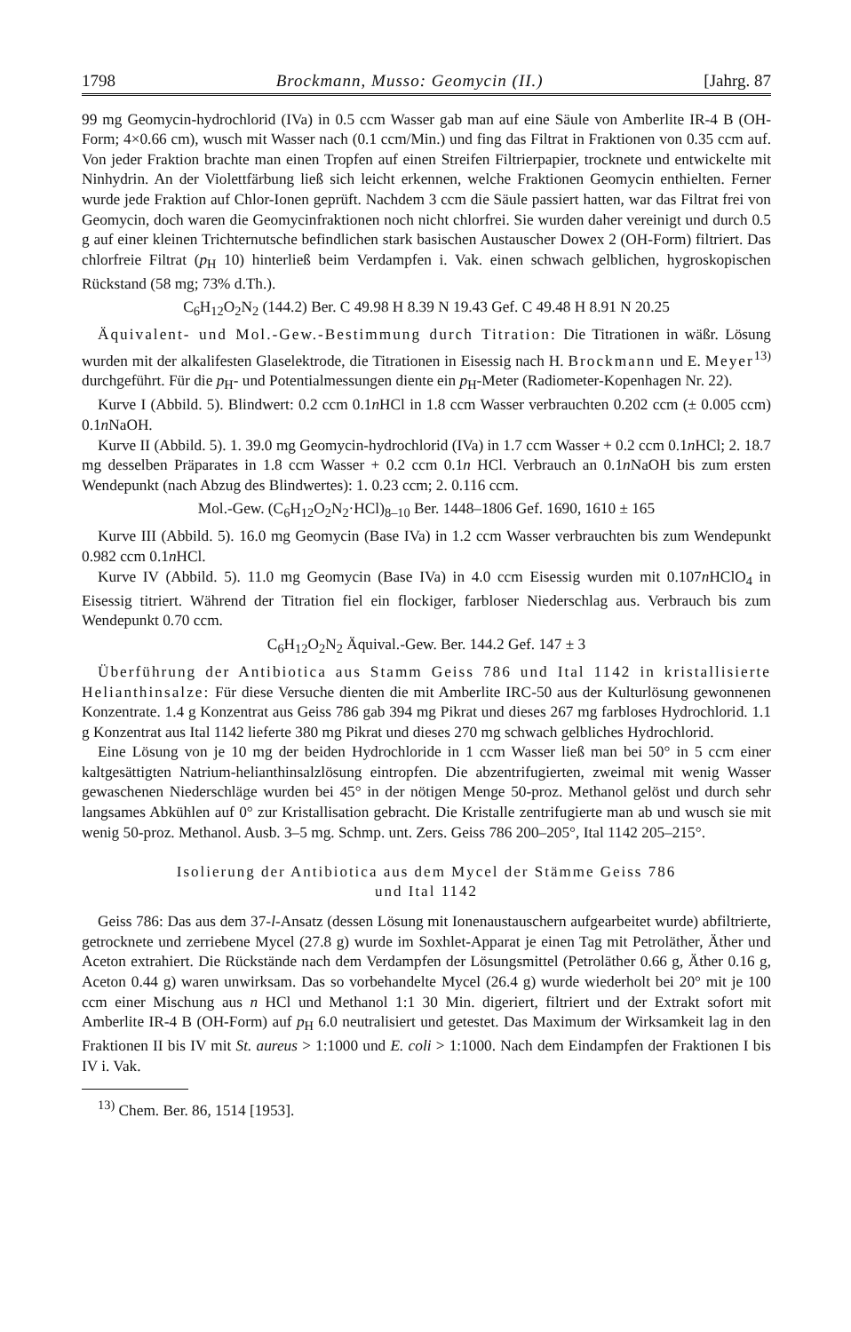1798 Brockmann, Musso: Geomycin (II.) [Jahrg. 87
99 mg Geomycin-hydrochlorid (IVa) in 0.5 ccm Wasser gab man auf eine Säule von Amberlite IR-4 B (OH-Form; 4×0.66 cm), wusch mit Wasser nach (0.1 ccm/Min.) und fing das Filtrat in Fraktionen von 0.35 ccm auf. Von jeder Fraktion brachte man einen Tropfen auf einen Streifen Filtrierpapier, trocknete und entwickelte mit Ninhydrin. An der Violettfärbung ließ sich leicht erkennen, welche Fraktionen Geomycin enthielten. Ferner wurde jede Fraktion auf Chlor-Ionen geprüft. Nachdem 3 ccm die Säule passiert hatten, war das Filtrat frei von Geomycin, doch waren die Geomycinfraktionen noch nicht chlorfrei. Sie wurden daher vereinigt und durch 0.5 g auf einer kleinen Trichternutsche befindlichen stark basischen Austauscher Dowex 2 (OH-Form) filtriert. Das chlorfreie Filtrat (p<sub>H</sub> 10) hinterließ beim Verdampfen i. Vak. einen schwach gelblichen, hygroskopischen Rückstand (58 mg; 73% d.Th.).
C<sub>6</sub>H<sub>12</sub>O<sub>2</sub>N<sub>2</sub> (144.2) Ber. C 49.98 H 8.39 N 19.43 Gef. C 49.48 H 8.91 N 20.25
Äquivalent- und Mol.-Gew.-Bestimmung durch Titration: Die Titrationen in wäßr. Lösung wurden mit der alkalifesten Glaselektrode, die Titrationen in Eisessig nach H. Brockmann und E. Meyer<sup>13)</sup> durchgeführt. Für die p<sub>H</sub>- und Potentialmessungen diente ein p<sub>H</sub>-Meter (Radiometer-Kopenhagen Nr. 22).
Kurve I (Abbild. 5). Blindwert: 0.2 ccm 0.1n HCl in 1.8 ccm Wasser verbrauchten 0.202 ccm (± 0.005 ccm) 0.1n NaOH.
Kurve II (Abbild. 5). 1. 39.0 mg Geomycin-hydrochlorid (IVa) in 1.7 ccm Wasser + 0.2 ccm 0.1n HCl; 2. 18.7 mg desselben Präparates in 1.8 ccm Wasser + 0.2 ccm 0.1n HCl. Verbrauch an 0.1n NaOH bis zum ersten Wendepunkt (nach Abzug des Blindwertes): 1. 0.23 ccm; 2. 0.116 ccm.
Mol.-Gew. (C<sub>6</sub>H<sub>12</sub>O<sub>2</sub>N<sub>2</sub>·HCl)<sub>8–10</sub> Ber. 1448–1806 Gef. 1690, 1610 ± 165
Kurve III (Abbild. 5). 16.0 mg Geomycin (Base IVa) in 1.2 ccm Wasser verbrauchten bis zum Wendepunkt 0.982 ccm 0.1n HCl.
Kurve IV (Abbild. 5). 11.0 mg Geomycin (Base IVa) in 4.0 ccm Eisessig wurden mit 0.107n HClO<sub>4</sub> in Eisessig titriert. Während der Titration fiel ein flockiger, farbloser Niederschlag aus. Verbrauch bis zum Wendepunkt 0.70 ccm.
C<sub>6</sub>H<sub>12</sub>O<sub>2</sub>N<sub>2</sub> Äquival.-Gew. Ber. 144.2 Gef. 147 ± 3
Überführung der Antibiotica aus Stamm Geiss 786 und Ital 1142 in kristallisierte Helianthinsalze: Für diese Versuche dienten die mit Amberlite IRC-50 aus der Kulturlösung gewonnenen Konzentrate. 1.4 g Konzentrat aus Geiss 786 gab 394 mg Pikrat und dieses 267 mg farbloses Hydrochlorid. 1.1 g Konzentrat aus Ital 1142 lieferte 380 mg Pikrat und dieses 270 mg schwach gelbliches Hydrochlorid.
Eine Lösung von je 10 mg der beiden Hydrochloride in 1 ccm Wasser ließ man bei 50° in 5 ccm einer kaltgesättigten Natrium-helianthinsalzlösung eintropfen. Die abzentrifugierten, zweimal mit wenig Wasser gewaschenen Niederschläge wurden bei 45° in der nötigen Menge 50-proz. Methanol gelöst und durch sehr langsames Abkühlen auf 0° zur Kristallisation gebracht. Die Kristalle zentrifugierte man ab und wusch sie mit wenig 50-proz. Methanol. Ausb. 3–5 mg. Schmp. unt. Zers. Geiss 786 200–205°, Ital 1142 205–215°.
Isolierung der Antibiotica aus dem Mycel der Stämme Geiss 786
und Ital 1142
Geiss 786: Das aus dem 37-l-Ansatz (dessen Lösung mit Ionenaustauschern aufgearbeitet wurde) abfiltrierte, getrocknete und zerriebene Mycel (27.8 g) wurde im Soxhlet-Apparat je einen Tag mit Petroläther, Äther und Aceton extrahiert. Die Rückstände nach dem Verdampfen der Lösungsmittel (Petroläther 0.66 g, Äther 0.16 g, Aceton 0.44 g) waren unwirksam. Das so vorbehandelte Mycel (26.4 g) wurde wiederholt bei 20° mit je 100 ccm einer Mischung aus n HCl und Methanol 1:1 30 Min. digeriert, filtriert und der Extrakt sofort mit Amberlite IR-4 B (OH-Form) auf p<sub>H</sub> 6.0 neutralisiert und getestet. Das Maximum der Wirksamkeit lag in den Fraktionen II bis IV mit St. aureus > 1:1000 und E. coli > 1:1000. Nach dem Eindampfen der Fraktionen I bis IV i. Vak.
<sup>13)</sup> Chem. Ber. 86, 1514 [1953].